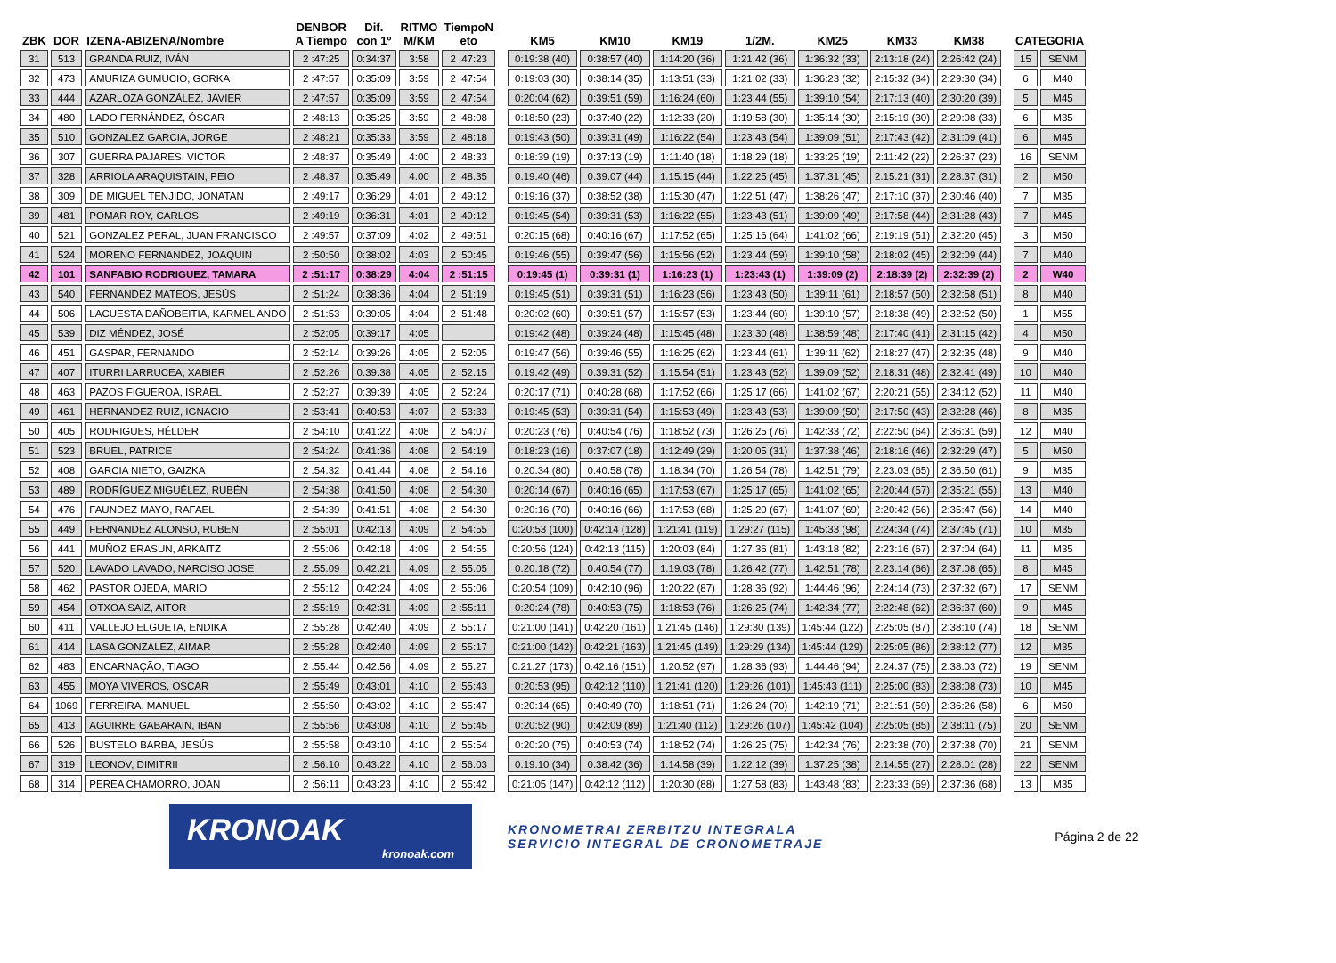| ZBK | DOR | IZENA-ABIZENA/Nombre | DENBOR A Tiempo | Dif. con 1º | RITMO M/KM | TiempoN eto | | KM5 | KM10 | KM19 | 1/2M. | KM25 | KM33 | KM38 | | CATEGORIA | |
| --- | --- | --- | --- | --- | --- | --- | --- | --- | --- | --- | --- | --- | --- | --- | --- | --- | --- |
| 31 | 513 | GRANDA RUIZ, IVÁN | 2 :47:25 | 0:34:37 | 3:58 | 2 :47:23 | | 0:19:38 (40) | 0:38:57 (40) | 1:14:20 (36) | 1:21:42 (36) | 1:36:32 (33) | 2:13:18 (24) | 2:26:42 (24) | | 15 | SENM |
| 32 | 473 | AMURIZA GUMUCIO, GORKA | 2 :47:57 | 0:35:09 | 3:59 | 2 :47:54 | | 0:19:03 (30) | 0:38:14 (35) | 1:13:51 (33) | 1:21:02 (33) | 1:36:23 (32) | 2:15:32 (34) | 2:29:30 (34) | | 6 | M40 |
| 33 | 444 | AZARLOZA GONZÁLEZ, JAVIER | 2 :47:57 | 0:35:09 | 3:59 | 2 :47:54 | | 0:20:04 (62) | 0:39:51 (59) | 1:16:24 (60) | 1:23:44 (55) | 1:39:10 (54) | 2:17:13 (40) | 2:30:20 (39) | | 5 | M45 |
| 34 | 480 | LADO FERNÁNDEZ, ÓSCAR | 2 :48:13 | 0:35:25 | 3:59 | 2 :48:08 | | 0:18:50 (23) | 0:37:40 (22) | 1:12:33 (20) | 1:19:58 (30) | 1:35:14 (30) | 2:15:19 (30) | 2:29:08 (33) | | 6 | M35 |
| 35 | 510 | GONZALEZ GARCIA, JORGE | 2 :48:21 | 0:35:33 | 3:59 | 2 :48:18 | | 0:19:43 (50) | 0:39:31 (49) | 1:16:22 (54) | 1:23:43 (54) | 1:39:09 (51) | 2:17:43 (42) | 2:31:09 (41) | | 6 | M45 |
| 36 | 307 | GUERRA PAJARES, VICTOR | 2 :48:37 | 0:35:49 | 4:00 | 2 :48:33 | | 0:18:39 (19) | 0:37:13 (19) | 1:11:40 (18) | 1:18:29 (18) | 1:33:25 (19) | 2:11:42 (22) | 2:26:37 (23) | | 16 | SENM |
| 37 | 328 | ARRIOLA ARAQUISTAIN, PEIO | 2 :48:37 | 0:35:49 | 4:00 | 2 :48:35 | | 0:19:40 (46) | 0:39:07 (44) | 1:15:15 (44) | 1:22:25 (45) | 1:37:31 (45) | 2:15:21 (31) | 2:28:37 (31) | | 2 | M50 |
| 38 | 309 | DE MIGUEL TENJIDO, JONATAN | 2 :49:17 | 0:36:29 | 4:01 | 2 :49:12 | | 0:19:16 (37) | 0:38:52 (38) | 1:15:30 (47) | 1:22:51 (47) | 1:38:26 (47) | 2:17:10 (37) | 2:30:46 (40) | | 7 | M35 |
| 39 | 481 | POMAR ROY, CARLOS | 2 :49:19 | 0:36:31 | 4:01 | 2 :49:12 | | 0:19:45 (54) | 0:39:31 (53) | 1:16:22 (55) | 1:23:43 (51) | 1:39:09 (49) | 2:17:58 (44) | 2:31:28 (43) | | 7 | M45 |
| 40 | 521 | GONZALEZ PERAL, JUAN FRANCISCO | 2 :49:57 | 0:37:09 | 4:02 | 2 :49:51 | | 0:20:15 (68) | 0:40:16 (67) | 1:17:52 (65) | 1:25:16 (64) | 1:41:02 (66) | 2:19:19 (51) | 2:32:20 (45) | | 3 | M50 |
| 41 | 524 | MORENO FERNANDEZ, JOAQUIN | 2 :50:50 | 0:38:02 | 4:03 | 2 :50:45 | | 0:19:46 (55) | 0:39:47 (56) | 1:15:56 (52) | 1:23:44 (59) | 1:39:10 (58) | 2:18:02 (45) | 2:32:09 (44) | | 7 | M40 |
| 42 | 101 | SANFABIO RODRIGUEZ, TAMARA | 2 :51:17 | 0:38:29 | 4:04 | 2 :51:15 | | 0:19:45 (1) | 0:39:31 (1) | 1:16:23 (1) | 1:23:43 (1) | 1:39:09 (2) | 2:18:39 (2) | 2:32:39 (2) | | 2 | W40 |
| 43 | 540 | FERNANDEZ MATEOS, JESÚS | 2 :51:24 | 0:38:36 | 4:04 | 2 :51:19 | | 0:19:45 (51) | 0:39:31 (51) | 1:16:23 (56) | 1:23:43 (50) | 1:39:11 (61) | 2:18:57 (50) | 2:32:58 (51) | | 8 | M40 |
| 44 | 506 | LACUESTA DAÑOBEITIA, KARMEL ANDO | 2 :51:53 | 0:39:05 | 4:04 | 2 :51:48 | | 0:20:02 (60) | 0:39:51 (57) | 1:15:57 (53) | 1:23:44 (60) | 1:39:10 (57) | 2:18:38 (49) | 2:32:52 (50) | | 1 | M55 |
| 45 | 539 | DIZ MÉNDEZ, JOSÉ | 2 :52:05 | 0:39:17 | 4:05 | | | 0:19:42 (48) | 0:39:24 (48) | 1:15:45 (48) | 1:23:30 (48) | 1:38:59 (48) | 2:17:40 (41) | 2:31:15 (42) | | 4 | M50 |
| 46 | 451 | GASPAR, FERNANDO | 2 :52:14 | 0:39:26 | 4:05 | 2 :52:05 | | 0:19:47 (56) | 0:39:46 (55) | 1:16:25 (62) | 1:23:44 (61) | 1:39:11 (62) | 2:18:27 (47) | 2:32:35 (48) | | 9 | M40 |
| 47 | 407 | ITURRI LARRUCEA, XABIER | 2 :52:26 | 0:39:38 | 4:05 | 2 :52:15 | | 0:19:42 (49) | 0:39:31 (52) | 1:15:54 (51) | 1:23:43 (52) | 1:39:09 (52) | 2:18:31 (48) | 2:32:41 (49) | | 10 | M40 |
| 48 | 463 | PAZOS FIGUEROA, ISRAEL | 2 :52:27 | 0:39:39 | 4:05 | 2 :52:24 | | 0:20:17 (71) | 0:40:28 (68) | 1:17:52 (66) | 1:25:17 (66) | 1:41:02 (67) | 2:20:21 (55) | 2:34:12 (52) | | 11 | M40 |
| 49 | 461 | HERNANDEZ RUIZ, IGNACIO | 2 :53:41 | 0:40:53 | 4:07 | 2 :53:33 | | 0:19:45 (53) | 0:39:31 (54) | 1:15:53 (49) | 1:23:43 (53) | 1:39:09 (50) | 2:17:50 (43) | 2:32:28 (46) | | 8 | M35 |
| 50 | 405 | RODRIGUES, HÉLDER | 2 :54:10 | 0:41:22 | 4:08 | 2 :54:07 | | 0:20:23 (76) | 0:40:54 (76) | 1:18:52 (73) | 1:26:25 (76) | 1:42:33 (72) | 2:22:50 (64) | 2:36:31 (59) | | 12 | M40 |
| 51 | 523 | BRUEL, PATRICE | 2 :54:24 | 0:41:36 | 4:08 | 2 :54:19 | | 0:18:23 (16) | 0:37:07 (18) | 1:12:49 (29) | 1:20:05 (31) | 1:37:38 (46) | 2:18:16 (46) | 2:32:29 (47) | | 5 | M50 |
| 52 | 408 | GARCIA NIETO, GAIZKA | 2 :54:32 | 0:41:44 | 4:08 | 2 :54:16 | | 0:20:34 (80) | 0:40:58 (78) | 1:18:34 (70) | 1:26:54 (78) | 1:42:51 (79) | 2:23:03 (65) | 2:36:50 (61) | | 9 | M35 |
| 53 | 489 | RODRÍGUEZ MIGUÉLEZ, RUBÉN | 2 :54:38 | 0:41:50 | 4:08 | 2 :54:30 | | 0:20:14 (67) | 0:40:16 (65) | 1:17:53 (67) | 1:25:17 (65) | 1:41:02 (65) | 2:20:44 (57) | 2:35:21 (55) | | 13 | M40 |
| 54 | 476 | FAUNDEZ MAYO, RAFAEL | 2 :54:39 | 0:41:51 | 4:08 | 2 :54:30 | | 0:20:16 (70) | 0:40:16 (66) | 1:17:53 (68) | 1:25:20 (67) | 1:41:07 (69) | 2:20:42 (56) | 2:35:47 (56) | | 14 | M40 |
| 55 | 449 | FERNANDEZ ALONSO, RUBEN | 2 :55:01 | 0:42:13 | 4:09 | 2 :54:55 | | 0:20:53 (100) | 0:42:14 (128) | 1:21:41 (119) | 1:29:27 (115) | 1:45:33 (98) | 2:24:34 (74) | 2:37:45 (71) | | 10 | M35 |
| 56 | 441 | MUÑOZ ERASUN, ARKAITZ | 2 :55:06 | 0:42:18 | 4:09 | 2 :54:55 | | 0:20:56 (124) | 0:42:13 (115) | 1:20:03 (84) | 1:27:36 (81) | 1:43:18 (82) | 2:23:16 (67) | 2:37:04 (64) | | 11 | M35 |
| 57 | 520 | LAVADO LAVADO, NARCISO JOSE | 2 :55:09 | 0:42:21 | 4:09 | 2 :55:05 | | 0:20:18 (72) | 0:40:54 (77) | 1:19:03 (78) | 1:26:42 (77) | 1:42:51 (78) | 2:23:14 (66) | 2:37:08 (65) | | 8 | M45 |
| 58 | 462 | PASTOR OJEDA, MARIO | 2 :55:12 | 0:42:24 | 4:09 | 2 :55:06 | | 0:20:54 (109) | 0:42:10 (96) | 1:20:22 (87) | 1:28:36 (92) | 1:44:46 (96) | 2:24:14 (73) | 2:37:32 (67) | | 17 | SENM |
| 59 | 454 | OTXOA SAIZ, AITOR | 2 :55:19 | 0:42:31 | 4:09 | 2 :55:11 | | 0:20:24 (78) | 0:40:53 (75) | 1:18:53 (76) | 1:26:25 (74) | 1:42:34 (77) | 2:22:48 (62) | 2:36:37 (60) | | 9 | M45 |
| 60 | 411 | VALLEJO ELGUETA, ENDIKA | 2 :55:28 | 0:42:40 | 4:09 | 2 :55:17 | | 0:21:00 (141) | 0:42:20 (161) | 1:21:45 (146) | 1:29:30 (139) | 1:45:44 (122) | 2:25:05 (87) | 2:38:10 (74) | | 18 | SENM |
| 61 | 414 | LASA GONZALEZ, AIMAR | 2 :55:28 | 0:42:40 | 4:09 | 2 :55:17 | | 0:21:00 (142) | 0:42:21 (163) | 1:21:45 (149) | 1:29:29 (134) | 1:45:44 (129) | 2:25:05 (86) | 2:38:12 (77) | | 12 | M35 |
| 62 | 483 | ENCARNAÇÃO, TIAGO | 2 :55:44 | 0:42:56 | 4:09 | 2 :55:27 | | 0:21:27 (173) | 0:42:16 (151) | 1:20:52 (97) | 1:28:36 (93) | 1:44:46 (94) | 2:24:37 (75) | 2:38:03 (72) | | 19 | SENM |
| 63 | 455 | MOYA VIVEROS, OSCAR | 2 :55:49 | 0:43:01 | 4:10 | 2 :55:43 | | 0:20:53 (95) | 0:42:12 (110) | 1:21:41 (120) | 1:29:26 (101) | 1:45:43 (111) | 2:25:00 (83) | 2:38:08 (73) | | 10 | M45 |
| 64 | 1069 | FERREIRA, MANUEL | 2 :55:50 | 0:43:02 | 4:10 | 2 :55:47 | | 0:20:14 (65) | 0:40:49 (70) | 1:18:51 (71) | 1:26:24 (70) | 1:42:19 (71) | 2:21:51 (59) | 2:36:26 (58) | | 6 | M50 |
| 65 | 413 | AGUIRRE GABARAIN, IBAN | 2 :55:56 | 0:43:08 | 4:10 | 2 :55:45 | | 0:20:52 (90) | 0:42:09 (89) | 1:21:40 (112) | 1:29:26 (107) | 1:45:42 (104) | 2:25:05 (85) | 2:38:11 (75) | | 20 | SENM |
| 66 | 526 | BUSTELO BARBA, JESÚS | 2 :55:58 | 0:43:10 | 4:10 | 2 :55:54 | | 0:20:20 (75) | 0:40:53 (74) | 1:18:52 (74) | 1:26:25 (75) | 1:42:34 (76) | 2:23:38 (70) | 2:37:38 (70) | | 21 | SENM |
| 67 | 319 | LEONOV, DIMITRII | 2 :56:10 | 0:43:22 | 4:10 | 2 :56:03 | | 0:19:10 (34) | 0:38:42 (36) | 1:14:58 (39) | 1:22:12 (39) | 1:37:25 (38) | 2:14:55 (27) | 2:28:01 (28) | | 22 | SENM |
| 68 | 314 | PEREA CHAMORRO, JOAN | 2 :56:11 | 0:43:23 | 4:10 | 2 :55:42 | | 0:21:05 (147) | 0:42:12 (112) | 1:20:30 (88) | 1:27:58 (83) | 1:43:48 (83) | 2:23:33 (69) | 2:37:36 (68) | | 13 | M35 |
KRONOAK
kronoak.com
KRONOMETRAI ZERBITZU INTEGRALA
SERVICIO INTEGRAL DE CRONOMETRAJE
Página 2 de 22